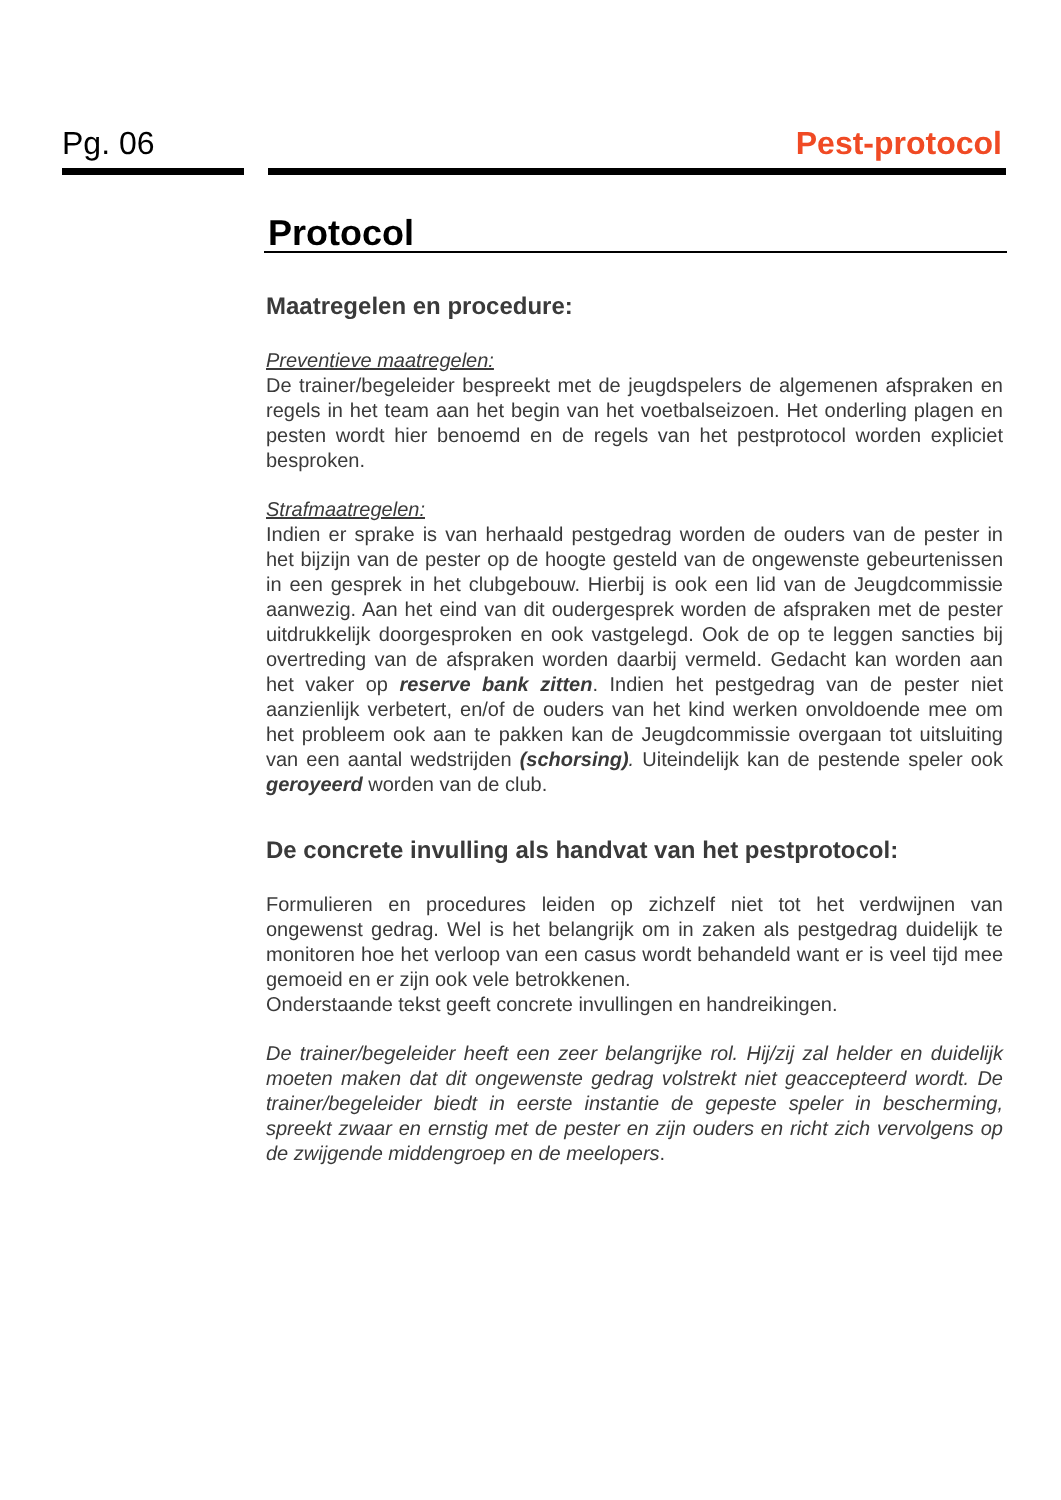Pg. 06
Pest-protocol
Protocol
Maatregelen en procedure:
Preventieve maatregelen:
De trainer/begeleider bespreekt met de jeugdspelers de algemenen afspraken en regels in het team aan het begin van het voetbalseizoen. Het onderling plagen en pesten wordt hier benoemd en de regels van het pestprotocol worden expliciet besproken.
Strafmaatregelen:
Indien er sprake is van herhaald pestgedrag worden de ouders van de pester in het bijzijn van de pester op de hoogte gesteld van de ongewenste gebeurtenissen in een gesprek in het clubgebouw. Hierbij is ook een lid van de Jeugdcommissie aanwezig. Aan het eind van dit oudergesprek worden de afspraken met de pester uitdrukkelijk doorgesproken en ook vastgelegd. Ook de op te leggen sancties bij overtreding van de afspraken worden daarbij vermeld. Gedacht kan worden aan het vaker op reserve bank zitten. Indien het pestgedrag van de pester niet aanzienlijk verbetert, en/of de ouders van het kind werken onvoldoende mee om het probleem ook aan te pakken kan de Jeugdcommissie overgaan tot uitsluiting van een aantal wedstrijden (schorsing). Uiteindelijk kan de pestende speler ook geroyeerd worden van de club.
De concrete invulling als handvat van het pestprotocol:
Formulieren en procedures leiden op zichzelf niet tot het verdwijnen van ongewenst gedrag. Wel is het belangrijk om in zaken als pestgedrag duidelijk te monitoren hoe het verloop van een casus wordt behandeld want er is veel tijd mee gemoeid en er zijn ook vele betrokkenen.
Onderstaande tekst geeft concrete invullingen en handreikingen.
De trainer/begeleider heeft een zeer belangrijke rol. Hij/zij zal helder en duidelijk moeten maken dat dit ongewenste gedrag volstrekt niet geaccepteerd wordt. De trainer/begeleider biedt in eerste instantie de gepeste speler in bescherming, spreekt zwaar en ernstig met de pester en zijn ouders en richt zich vervolgens op de zwijgende middengroep en de meelopers.